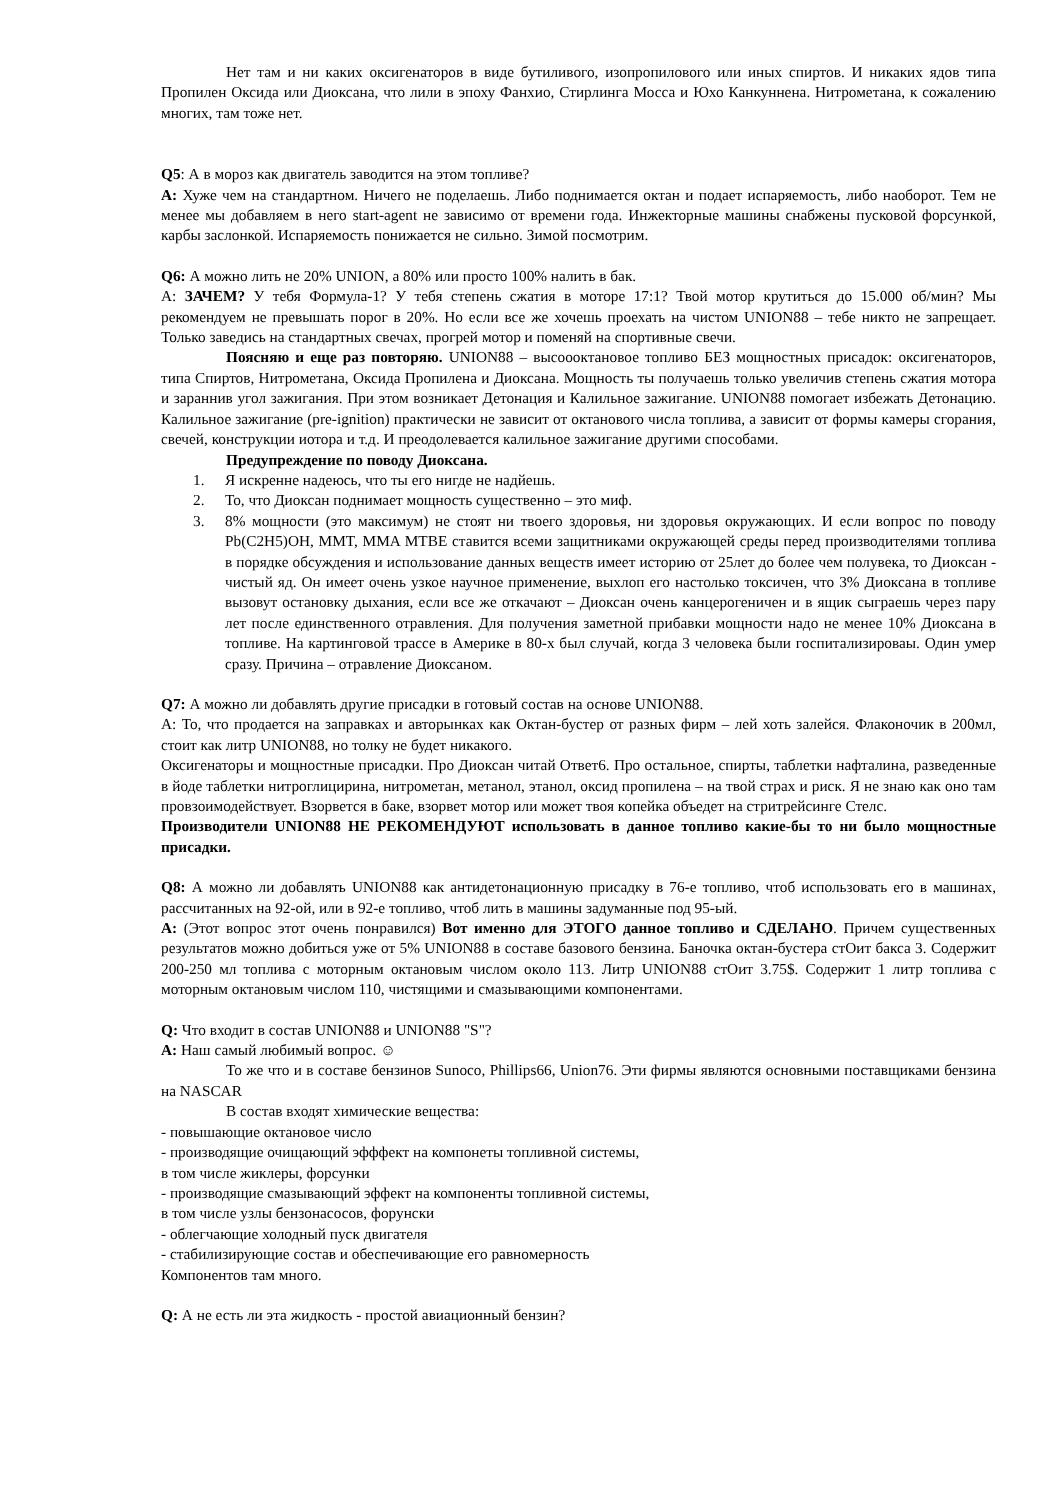Нет там и ни каких оксигенаторов в виде бутиливого, изопропилового или иных спиртов. И никаких ядов типа Пропилен Оксида или Диоксана, что лили в эпоху Фанхио, Стирлинга Мосса и Юхо Канкуннена. Нитрометана, к сожалению многих, там тоже нет.
Q5: А в мороз как двигатель заводится на этом топливе?
A: Хуже чем на стандартном. Ничего не поделаешь. Либо поднимается октан и подает испаряемость, либо наоборот. Тем не менее мы добавляем в него start-agent не зависимо от времени года. Инжекторные машины снабжены пусковой форсункой, карбы заслонкой. Испаряемость понижается не сильно. Зимой посмотрим.
Q6: А можно лить не 20% UNION, а 80% или просто 100% налить в бак.
А: ЗАЧЕМ? У тебя Формула-1? У тебя степень сжатия в моторе 17:1? Твой мотор крутиться до 15.000 об/мин? Мы рекомендуем не превышать порог в 20%. Но если все же хочешь проехать на чистом UNION88 – тебе никто не запрещает. Только заведись на стандартных свечах, прогрей мотор и поменяй на спортивные свечи.
Поясняю и еще раз повторяю. UNION88 – высоооктановое топливо БЕЗ мощностных присадок: оксигенаторов, типа Спиртов, Нитрометана, Оксида Пропилена и Диоксана. Мощность ты получаешь только увеличив степень сжатия мотора и зараннив угол зажигания. При этом возникает Детонация и Калильное зажигание. UNION88 помогает избежать Детонацию. Калильное зажигание (pre-ignition) практически не зависит от октанового числа топлива, а зависит от формы камеры сгорания, свечей, конструкции иотора и т.д. И преодолевается калильное зажигание другими способами.
Предупреждение по поводу Диоксана.
1. Я искренне надеюсь, что ты его нигде не надйешь.
2. То, что Диоксан поднимает мощность существенно – это миф.
3. 8% мощности (это максимум) не стоят ни твоего здоровья, ни здоровья окружающих. И если вопрос по поводу Pb(C2H5)OH, MMT, MMA MTBE ставится всеми защитниками окружающей среды перед производителями топлива в порядке обсуждения и использование данных веществ имеет историю от 25лет до более чем полувека, то Диоксан - чистый яд. Он имеет очень узкое научное применение, выхлоп его настолько токсичен, что 3% Диоксана в топливе вызовут остановку дыхания, если все же откачают – Диоксан очень канцерогеничен и в ящик сыграешь через пару лет после единственного отравления. Для получения заметной прибавки мощности надо не менее 10% Диоксана в топливе. На картинговой трассе в Америке в 80-х был случай, когда 3 человека были госпитализироваы. Один умер сразу. Причина – отравление Диоксаном.
Q7: А можно ли добавлять другие присадки в готовый состав на основе UNION88.
А: То, что продается на заправках и авторынках как Октан-бустер от разных фирм – лей хоть залейся. Флаконочик в 200мл, стоит как литр UNION88, но толку не будет никакого.
Оксигенаторы и мощностные присадки. Про Диоксан читай Ответ6. Про остальное, спирты, таблетки нафталина, разведенные в йоде таблетки нитроглицирина, нитрометан, метанол, этанол, оксид пропилена – на твой страх и риск. Я не знаю как оно там провзоимодействует. Взорвется в баке, взорвет мотор или может твоя копейка объедет на стритрейсинге Стелс.
Производители UNION88 НЕ РЕКОМЕНДУЮТ использовать в данное топливо какие-бы то ни было мощностные присадки.
Q8: А можно ли добавлять UNION88 как антидетонационную присадку в 76-е топливо, чтоб использовать его в машинах, рассчитанных на 92-ой, или в 92-е топливо, чтоб лить в машины задуманные под 95-ый.
A: (Этот вопрос этот очень понравился) Вот именно для ЭТОГО данное топливо и СДЕЛАНО. Причем существенных результатов можно добиться уже от 5% UNION88 в составе базового бензина. Баночка октан-бустера стОит бакса 3. Содержит 200-250 мл топлива с моторным октановым числом около 113. Литр UNION88 стОит 3.75$. Содержит 1 литр топлива с моторным октановым числом 110, чистящими и смазывающими компонентами.
Q: Что входит в состав UNION88 и UNION88 "S"?
A: Наш самый любимый вопрос. ☺
То же что и в составе бензинов Sunoco, Phillips66, Union76. Эти фирмы являются основными поставщиками бензина на NASCAR
В состав входят химические вещества:
- повышающие октановое число
- производящие очищающий эфффект на компонеты топливной системы,
в том числе жиклеры, форсунки
- производящие смазывающий эффект на компоненты топливной системы,
в том числе узлы бензонасосов, форунски
- облегчающие холодный пуск двигателя
- стабилизирующие состав и обеспечивающие его равномерность
Компонентов там много.
Q: А не есть ли эта жидкость - простой авиационный бензин?